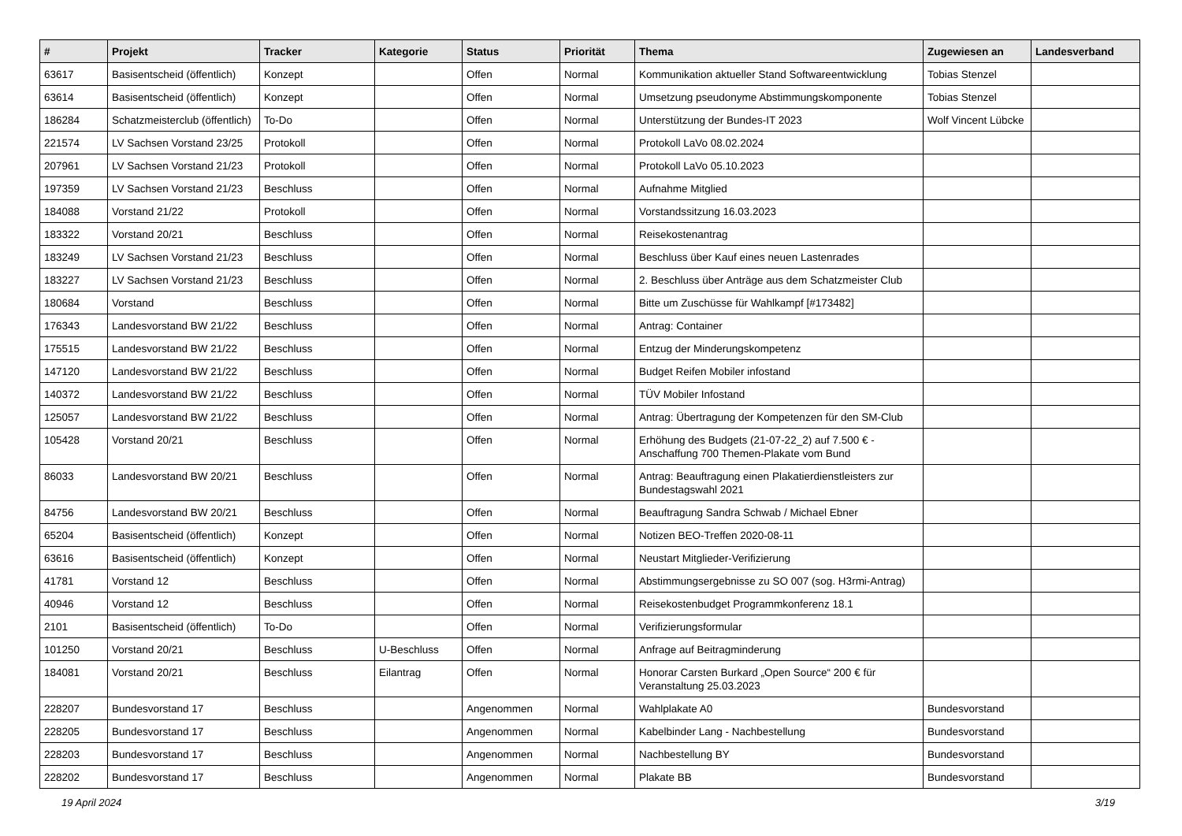| # | Projekt | Tracker | Kategorie | Status | Priorität | Thema | Zugewiesen an | Landesverband |
| --- | --- | --- | --- | --- | --- | --- | --- | --- |
| 63617 | Basisentscheid (öffentlich) | Konzept | | Offen | Normal | Kommunikation aktueller Stand Softwareentwicklung | Tobias Stenzel | |
| 63614 | Basisentscheid (öffentlich) | Konzept | | Offen | Normal | Umsetzung pseudonyme Abstimmungskomponente | Tobias Stenzel | |
| 186284 | Schatzmeisterclub (öffentlich) | To-Do | | Offen | Normal | Unterstützung der Bundes-IT 2023 | Wolf Vincent Lübcke | |
| 221574 | LV Sachsen Vorstand 23/25 | Protokoll | | Offen | Normal | Protokoll LaVo 08.02.2024 | | |
| 207961 | LV Sachsen Vorstand 21/23 | Protokoll | | Offen | Normal | Protokoll LaVo 05.10.2023 | | |
| 197359 | LV Sachsen Vorstand 21/23 | Beschluss | | Offen | Normal | Aufnahme Mitglied | | |
| 184088 | Vorstand 21/22 | Protokoll | | Offen | Normal | Vorstandssitzung 16.03.2023 | | |
| 183322 | Vorstand 20/21 | Beschluss | | Offen | Normal | Reisekostenantrag | | |
| 183249 | LV Sachsen Vorstand 21/23 | Beschluss | | Offen | Normal | Beschluss über Kauf eines neuen Lastenrades | | |
| 183227 | LV Sachsen Vorstand 21/23 | Beschluss | | Offen | Normal | 2. Beschluss über Anträge aus dem Schatzmeister Club | | |
| 180684 | Vorstand | Beschluss | | Offen | Normal | Bitte um Zuschüsse für Wahlkampf [#173482] | | |
| 176343 | Landesvorstand BW 21/22 | Beschluss | | Offen | Normal | Antrag: Container | | |
| 175515 | Landesvorstand BW 21/22 | Beschluss | | Offen | Normal | Entzug der Minderungskompetenz | | |
| 147120 | Landesvorstand BW 21/22 | Beschluss | | Offen | Normal | Budget Reifen Mobiler infostand | | |
| 140372 | Landesvorstand BW 21/22 | Beschluss | | Offen | Normal | TÜV Mobiler Infostand | | |
| 125057 | Landesvorstand BW 21/22 | Beschluss | | Offen | Normal | Antrag: Übertragung der Kompetenzen für den SM-Club | | |
| 105428 | Vorstand 20/21 | Beschluss | | Offen | Normal | Erhöhung des Budgets (21-07-22_2) auf 7.500 € - Anschaffung 700 Themen-Plakate vom Bund | | |
| 86033 | Landesvorstand BW 20/21 | Beschluss | | Offen | Normal | Antrag: Beauftragung einen Plakatierdienstleisters zur Bundestagswahl 2021 | | |
| 84756 | Landesvorstand BW 20/21 | Beschluss | | Offen | Normal | Beauftragung Sandra Schwab / Michael Ebner | | |
| 65204 | Basisentscheid (öffentlich) | Konzept | | Offen | Normal | Notizen BEO-Treffen 2020-08-11 | | |
| 63616 | Basisentscheid (öffentlich) | Konzept | | Offen | Normal | Neustart Mitglieder-Verifizierung | | |
| 41781 | Vorstand 12 | Beschluss | | Offen | Normal | Abstimmungsergebnisse zu SO 007 (sog. H3rmi-Antrag) | | |
| 40946 | Vorstand 12 | Beschluss | | Offen | Normal | Reisekostenbudget Programmkonferenz 18.1 | | |
| 2101 | Basisentscheid (öffentlich) | To-Do | | Offen | Normal | Verifizierungsformular | | |
| 101250 | Vorstand 20/21 | Beschluss | U-Beschluss | Offen | Normal | Anfrage auf Beitragminderung | | |
| 184081 | Vorstand 20/21 | Beschluss | Eilantrag | Offen | Normal | Honorar Carsten Burkard „Open Source“ 200 € für Veranstaltung 25.03.2023 | | |
| 228207 | Bundesvorstand 17 | Beschluss | | Angenommen | Normal | Wahlplakate A0 | Bundesvorstand | |
| 228205 | Bundesvorstand 17 | Beschluss | | Angenommen | Normal | Kabelbinder Lang - Nachbestellung | Bundesvorstand | |
| 228203 | Bundesvorstand 17 | Beschluss | | Angenommen | Normal | Nachbestellung BY | Bundesvorstand | |
| 228202 | Bundesvorstand 17 | Beschluss | | Angenommen | Normal | Plakate BB | Bundesvorstand | |
19 April 2024 3/19